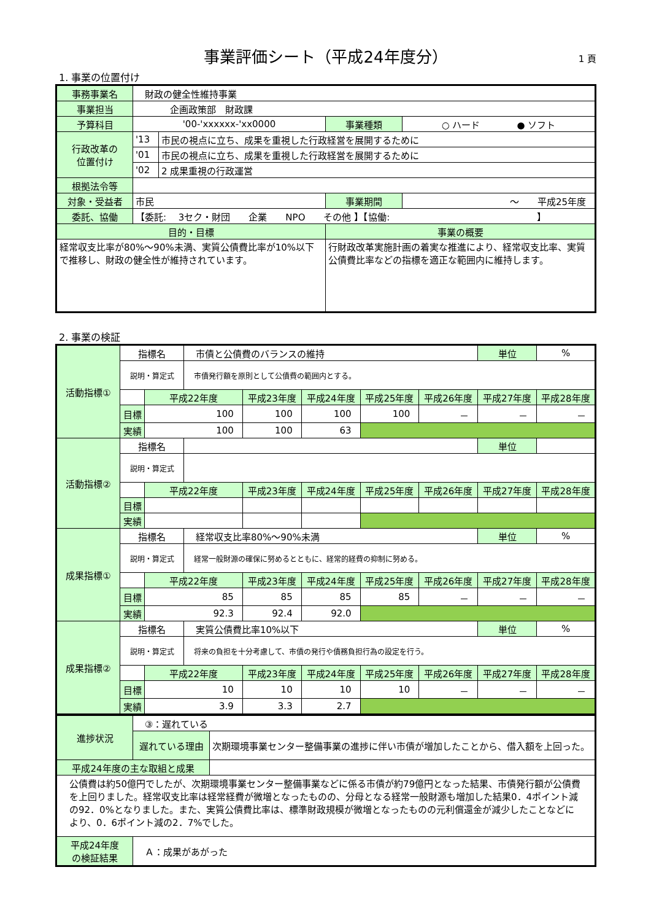事業評価シート（平成24年度分） 1 頁
1. 事業の位置付け
| 事務事業名 | 財政の健全性維持事業 | | | |
| 事業担当 | 企画政策部 財政課 | | | |
| 予算科目 | '00-'xxxxxx-'xx0000 | | 事業種類 | ○ ハード ● ソフト |
| 行政改革の 位置付け | '13 | 市民の視点に立ち、成果を重視した行政経営を展開するために | | |
| | '01 | 市民の視点に立ち、成果を重視した行政経営を展開するために | | |
| | '02 | 2 成果重視の行政運営 | | |
| 根拠法令等 | | | | |
| 対象・受益者 | 市民 | | 事業期間 | ～ 平成25年度 |
| 委託、協働 | 【委託: 3セク・財団 企業 NPO その他 】【協働: 】 | | | |
| 目的・目標 | | | 事業の概要 | |
| 経常収支比率が80%～90%未満、実質公債費比率が10%以下で推移し、財政の健全性が維持されています。 | | | 行財政改革実施計画の着実な推進により、経常収支比率、実質公債費比率などの指標を適正な範囲内に維持します。 | |
2. 事業の検証
| 活動指標① | 指標名 | | 市債と公債費のバランスの維持 | | | | | 単位 | % |
| | 説明・算定式 | | 市債発行額を原則として公債費の範囲内とする。 | | | | | | |
| | | 平成22年度 | | 平成23年度 | 平成24年度 | 平成25年度 | 平成26年度 | 平成27年度 | 平成28年度 |
| | 目標 | 100 | | 100 | 100 | 100 | － | － | － |
| | 実績 | 100 | | 100 | 63 | | | | |
| 活動指標② | 指標名 | | | | | | | 単位 | |
| | 説明・算定式 | | | | | | | | |
| | | 平成22年度 | | 平成23年度 | 平成24年度 | 平成25年度 | 平成26年度 | 平成27年度 | 平成28年度 |
| | 目標 | | | | | | | | |
| | 実績 | | | | | | | | |
| 成果指標① | 指標名 | | 経常収支比率80%～90%未満 | | | | | 単位 | % |
| | 説明・算定式 | | 経常一般財源の確保に努めるとともに、経常的経費の抑制に努める。 | | | | | | |
| | | 平成22年度 | | 平成23年度 | 平成24年度 | 平成25年度 | 平成26年度 | 平成27年度 | 平成28年度 |
| | 目標 | 85 | | 85 | 85 | 85 | － | － | － |
| | 実績 | 92.3 | | 92.4 | 92.0 | | | | |
| 成果指標② | 指標名 | | 実質公債費比率10%以下 | | | | | 単位 | % |
| | 説明・算定式 | | 将来の負担を十分考慮して、市債の発行や債務負担行為の設定を行う。 | | | | | | |
| | | 平成22年度 | | 平成23年度 | 平成24年度 | 平成25年度 | 平成26年度 | 平成27年度 | 平成28年度 |
| | 目標 | 10 | | 10 | 10 | 10 | － | － | － |
| | 実績 | 3.9 | | 3.3 | 2.7 | | | | |
| 進捗状況 | ③：遅れている | |
| | 遅れている理由 | 次期環境事業センター整備事業の進捗に伴い市債が増加したことから、借入額を上回った。 |
| 平成24年度の主な取組と成果 | | |
| 公債費は約50億円でしたが、次期環境事業センター整備事業などに係る市債が約79億円となった結果、市債発行額が公債費を上回りました。経常収支比率は経常経費が微増となったものの、分母となる経常一般財源も増加した結果0．4ポイント減の92．0%となりました。また、実質公債費比率は、標準財政規模が微増となったものの元利償還金が減少したことなどにより、0．6ポイント減の2．7%でした。 | | |
| 平成24年度 の検証結果 | Ａ：成果があがった | |